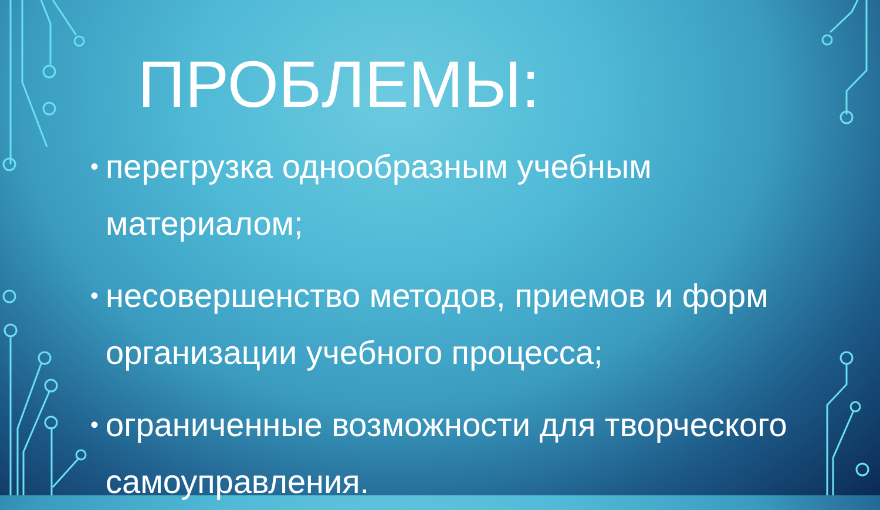ПРОБЛЕМЫ:
• перегрузка однообразным учебным материалом;
• несовершенство методов, приемов и форм организации учебного процесса;
• ограниченные возможности для творческого самоуправления.